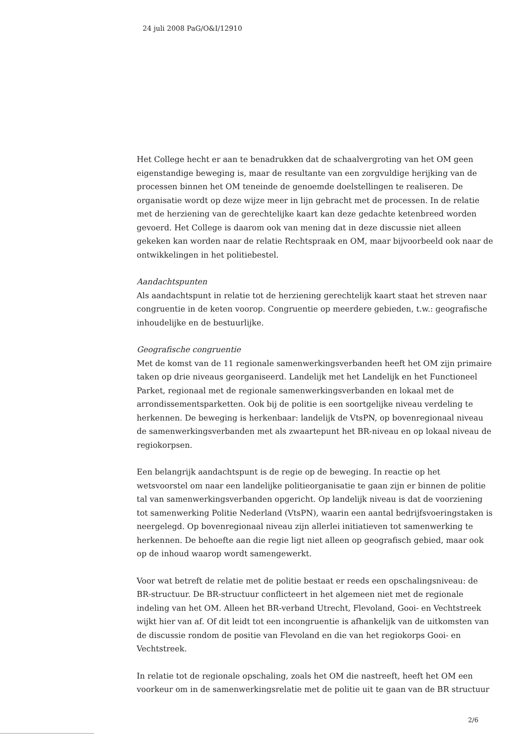24 juli 2008 PaG/O&I/12910
Het College hecht er aan te benadrukken dat de schaalvergroting van het OM geen eigenstandige beweging is, maar de resultante van een zorgvuldige herijking van de processen binnen het OM teneinde de genoemde doelstellingen te realiseren. De organisatie wordt op deze wijze meer in lijn gebracht met de processen. In de relatie met de herziening van de gerechtelijke kaart kan deze gedachte ketenbreed worden gevoerd. Het College is daarom ook van mening dat in deze discussie niet alleen gekeken kan worden naar de relatie Rechtspraak en OM, maar bijvoorbeeld ook naar de ontwikkelingen in het politiebestel.
Aandachtspunten
Als aandachtspunt in relatie tot de herziening gerechtelijk kaart staat het streven naar congruentie in de keten voorop. Congruentie op meerdere gebieden, t.w.: geografische inhoudelijke en de bestuurlijke.
Geografische congruentie
Met de komst van de 11 regionale samenwerkingsverbanden heeft het OM zijn primaire taken op drie niveaus georganiseerd. Landelijk met het Landelijk en het Functioneel Parket, regionaal met de regionale samenwerkingsverbanden en lokaal met de arrondissementsparketten. Ook bij de politie is een soortgelijke niveau verdeling te herkennen. De beweging is herkenbaar: landelijk de VtsPN, op bovenregionaal niveau de samenwerkingsverbanden met als zwaartepunt het BR-niveau en op lokaal niveau de regiokorpsen.
Een belangrijk aandachtspunt is de regie op de beweging. In reactie op het wetsvoorstel om naar een landelijke politieorganisatie te gaan zijn er binnen de politie tal van samenwerkingsverbanden opgericht. Op landelijk niveau is dat de voorziening tot samenwerking Politie Nederland (VtsPN), waarin een aantal bedrijfsvoeringstaken is neergelegd. Op bovenregionaal niveau zijn allerlei initiatieven tot samenwerking te herkennen. De behoefte aan die regie ligt niet alleen op geografisch gebied, maar ook op de inhoud waarop wordt samengewerkt.
Voor wat betreft de relatie met de politie bestaat er reeds een opschalingsniveau: de BR-structuur. De BR-structuur conflicteert in het algemeen niet met de regionale indeling van het OM. Alleen het BR-verband Utrecht, Flevoland, Gooi- en Vechtstreek wijkt hier van af. Of dit leidt tot een incongruentie is afhankelijk van de uitkomsten van de discussie rondom de positie van Flevoland en die van het regiokorps Gooi- en Vechtstreek.
In relatie tot de regionale opschaling, zoals het OM die nastreeft, heeft het OM een voorkeur om in de samenwerkingsrelatie met de politie uit te gaan van de BR structuur
2/6